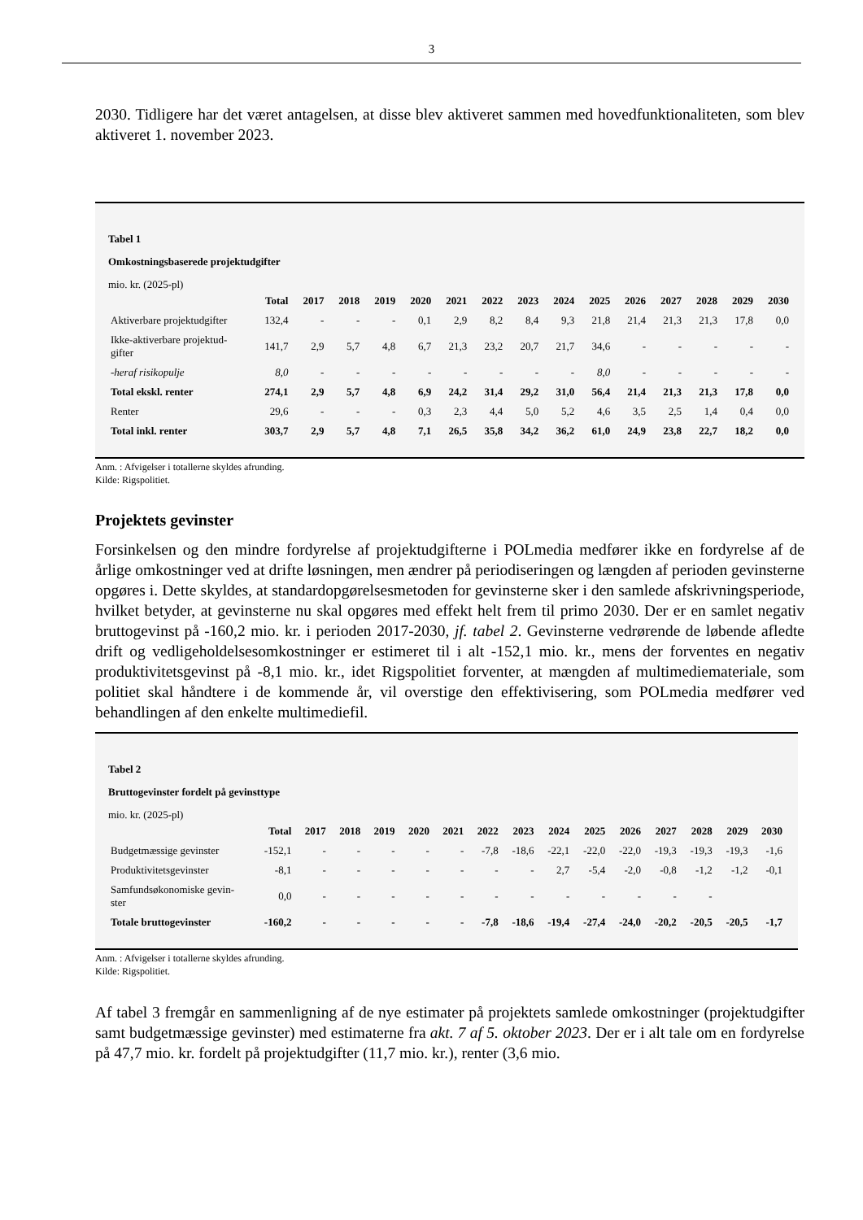3
2030. Tidligere har det været antagelsen, at disse blev aktiveret sammen med hovedfunktionaliteten, som blev aktiveret 1. november 2023.
Tabel 1
Omkostningsbaserede projektudgifter
mio. kr. (2025-pl)
| | Total | 2017 | 2018 | 2019 | 2020 | 2021 | 2022 | 2023 | 2024 | 2025 | 2026 | 2027 | 2028 | 2029 | 2030 |
| --- | --- | --- | --- | --- | --- | --- | --- | --- | --- | --- | --- | --- | --- | --- | --- |
| Aktiverbare projektudgifter | 132,4 | - | - | - | 0,1 | 2,9 | 8,2 | 8,4 | 9,3 | 21,8 | 21,4 | 21,3 | 21,3 | 17,8 | 0,0 |
| Ikke-aktiverbare projektud-gifter | 141,7 | 2,9 | 5,7 | 4,8 | 6,7 | 21,3 | 23,2 | 20,7 | 21,7 | 34,6 | - | - | - | - | - |
| -heraf risikopulje | 8,0 | - | - | - | - | - | - | - | - | 8,0 | - | - | - | - | - |
| Total ekskl. renter | 274,1 | 2,9 | 5,7 | 4,8 | 6,9 | 24,2 | 31,4 | 29,2 | 31,0 | 56,4 | 21,4 | 21,3 | 21,3 | 17,8 | 0,0 |
| Renter | 29,6 | - | - | - | 0,3 | 2,3 | 4,4 | 5,0 | 5,2 | 4,6 | 3,5 | 2,5 | 1,4 | 0,4 | 0,0 |
| Total inkl. renter | 303,7 | 2,9 | 5,7 | 4,8 | 7,1 | 26,5 | 35,8 | 34,2 | 36,2 | 61,0 | 24,9 | 23,8 | 22,7 | 18,2 | 0,0 |
Anm. : Afvigelser i totallerne skyldes afrunding.
Kilde: Rigspolitiet.
Projektets gevinster
Forsinkelsen og den mindre fordyrelse af projektudgifterne i POLmedia medfører ikke en fordyrelse af de årlige omkostninger ved at drifte løsningen, men ændrer på periodiseringen og længden af perioden gevinsterne opgøres i. Dette skyldes, at standardopgørelsesmetoden for gevinsterne sker i den samlede afskrivningsperiode, hvilket betyder, at gevinsterne nu skal opgøres med effekt helt frem til primo 2030. Der er en samlet negativ bruttogevinst på -160,2 mio. kr. i perioden 2017-2030, jf. tabel 2. Gevinsterne vedrørende de løbende afledte drift og vedligeholdelsesomkostninger er estimeret til i alt -152,1 mio. kr., mens der forventes en negativ produktivitetsgevinst på -8,1 mio. kr., idet Rigspolitiet forventer, at mængden af multimediemateriale, som politiet skal håndtere i de kommende år, vil overstige den effektivisering, som POLmedia medfører ved behandlingen af den enkelte multimediefil.
Tabel 2
Bruttogevinster fordelt på gevinsttype
mio. kr. (2025-pl)
| | Total | 2017 | 2018 | 2019 | 2020 | 2021 | 2022 | 2023 | 2024 | 2025 | 2026 | 2027 | 2028 | 2029 | 2030 |
| --- | --- | --- | --- | --- | --- | --- | --- | --- | --- | --- | --- | --- | --- | --- | --- |
| Budgetmæssige gevinster | -152,1 | - | - | - | - | - | -7,8 | -18,6 | -22,1 | -22,0 | -22,0 | -19,3 | -19,3 | -19,3 | -1,6 |
| Produktivitetsgevinster | -8,1 | - | - | - | - | - | - | - | 2,7 | -5,4 | -2,0 | -0,8 | -1,2 | -1,2 | -0,1 |
| Samfundsøkonomiske gevin-ster | 0,0 | - | - | - | - | - | - | - | - | - | - | - | - | | |
| Totale bruttogevinster | -160,2 | - | - | - | - | - | -7,8 | -18,6 | -19,4 | -27,4 | -24,0 | -20,2 | -20,5 | -20,5 | -1,7 |
Anm. : Afvigelser i totallerne skyldes afrunding.
Kilde: Rigspolitiet.
Af tabel 3 fremgår en sammenligning af de nye estimater på projektets samlede omkostninger (projektudgifter samt budgetmæssige gevinster) med estimaterne fra akt. 7 af 5. oktober 2023. Der er i alt tale om en fordyrelse på 47,7 mio. kr. fordelt på projektudgifter (11,7 mio. kr.), renter (3,6 mio.